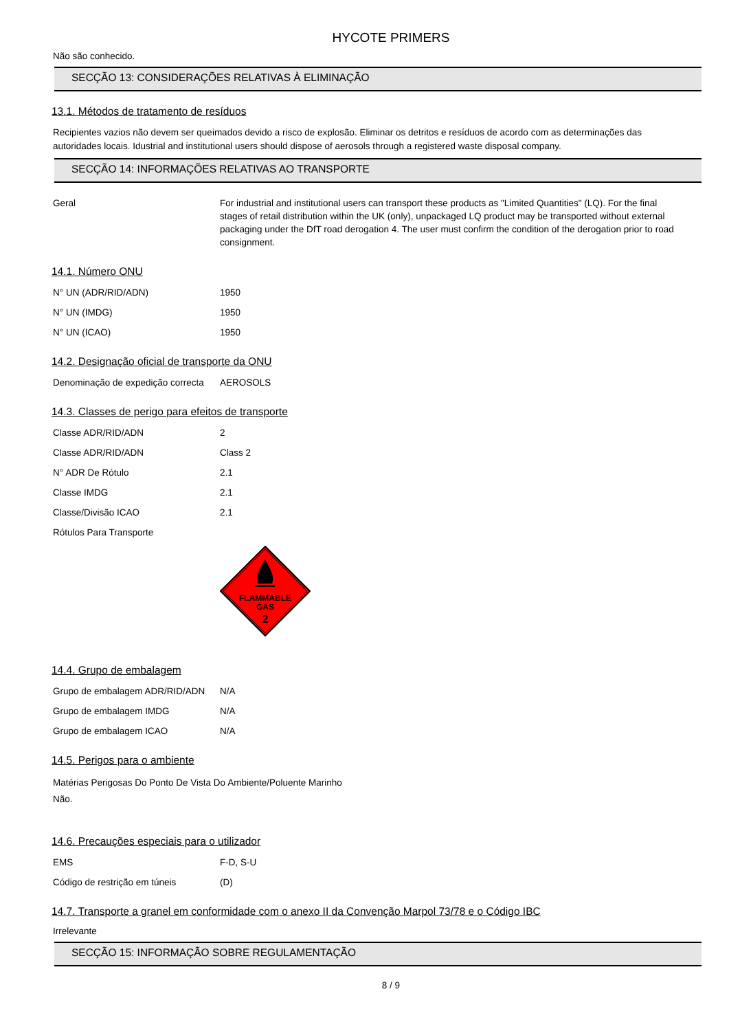HYCOTE PRIMERS
Não são conhecido.
SECÇÃO 13: CONSIDERAÇÕES RELATIVAS À ELIMINAÇÃO
13.1. Métodos de tratamento de resíduos
Recipientes vazios não devem ser queimados devido a risco de explosão. Eliminar os detritos e resíduos de acordo com as determinações das autoridades locais. Idustrial and institutional users should dispose of aerosols through a registered waste disposal company.
SECÇÃO 14: INFORMAÇÕES RELATIVAS AO TRANSPORTE
| Geral | For industrial and institutional users can transport these products as "Limited Quantities" (LQ). For the final stages of retail distribution within the UK (only), unpackaged LQ product may be transported without external packaging under the DfT road derogation 4. The user must confirm the condition of the derogation prior to road consignment. |
14.1. Número ONU
| N° UN (ADR/RID/ADN) | 1950 |
| N° UN (IMDG) | 1950 |
| N° UN (ICAO) | 1950 |
14.2. Designação oficial de transporte da ONU
| Denominação de expedição correcta | AEROSOLS |
14.3. Classes de perigo para efeitos de transporte
| Classe ADR/RID/ADN | 2 |
| Classe ADR/RID/ADN | Class 2 |
| N° ADR De Rótulo | 2.1 |
| Classe IMDG | 2.1 |
| Classe/Divisão ICAO | 2.1 |
| Rótulos Para Transporte | |
FLAMMABLE
GAS
2
14.4. Grupo de embalagem
| Grupo de embalagem ADR/RID/ADN | N/A |
| Grupo de embalagem IMDG | N/A |
| Grupo de embalagem ICAO | N/A |
14.5. Perigos para o ambiente
Matérias Perigosas Do Ponto De Vista Do Ambiente/Poluente Marinho
Não.
14.6. Precauções especiais para o utilizador
| EMS | F-D, S-U |
| Código de restrição em túneis | (D) |
14.7. Transporte a granel em conformidade com o anexo II da Convenção Marpol 73/78 e o Código IBC
Irrelevante
SECÇÃO 15: INFORMAÇÃO SOBRE REGULAMENTAÇÃO
8 / 9